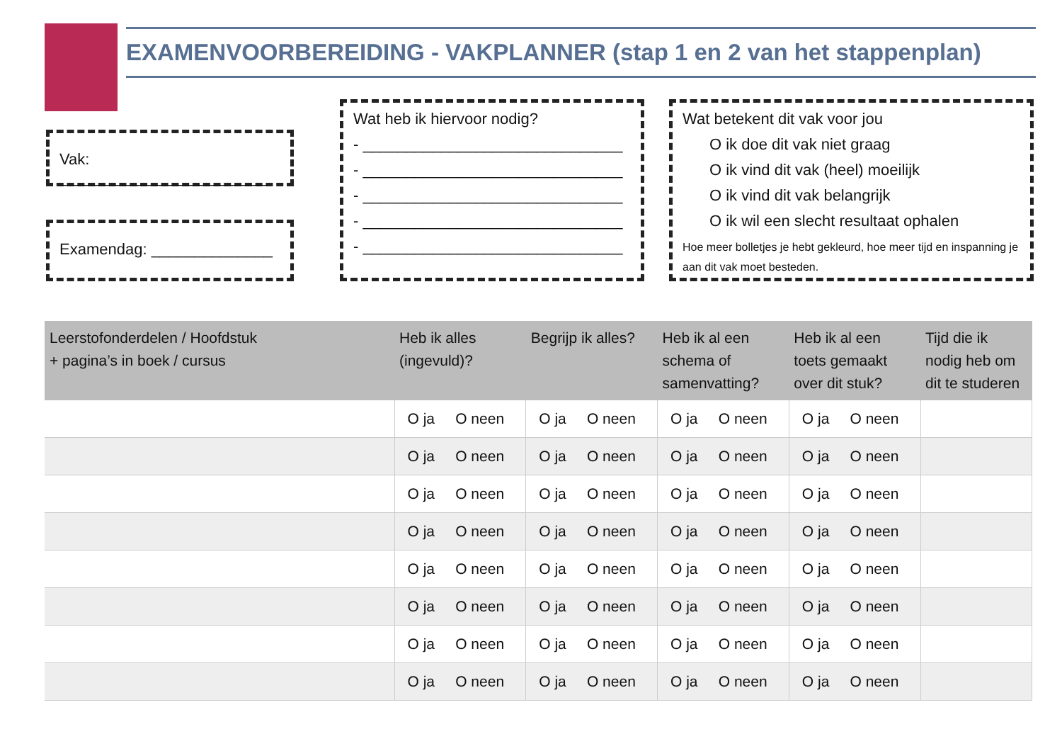EXAMENVOORBEREIDING - VAKPLANNER (stap 1 en 2 van het stappenplan)
Vak: ________________________
Examendag: ______________
Wat heb ik hiervoor nodig?
- ______________________________
- ______________________________
- ______________________________
- ______________________________
- ______________________________
Wat betekent dit vak voor jou
O ik doe dit vak niet graag
O ik vind dit vak (heel) moeilijk
O ik vind dit vak belangrijk
O ik wil een slecht resultaat ophalen
Hoe meer bolletjes je hebt gekleurd, hoe meer tijd en inspanning je aan dit vak moet besteden.
| Leerstofonderdelen / Hoofdstuk + pagina’s in boek / cursus | Heb ik alles (ingevuld)? | Begrijp ik alles? | Heb ik al een schema of samenvatting? | Heb ik al een toets gemaakt over dit stuk? | Tijd die ik nodig heb om dit te studeren |
| --- | --- | --- | --- | --- | --- |
| | O ja O neen | O ja O neen | O ja O neen | O ja O neen | |
| | O ja O neen | O ja O neen | O ja O neen | O ja O neen | |
| | O ja O neen | O ja O neen | O ja O neen | O ja O neen | |
| | O ja O neen | O ja O neen | O ja O neen | O ja O neen | |
| | O ja O neen | O ja O neen | O ja O neen | O ja O neen | |
| | O ja O neen | O ja O neen | O ja O neen | O ja O neen | |
| | O ja O neen | O ja O neen | O ja O neen | O ja O neen | |
| | O ja O neen | O ja O neen | O ja O neen | O ja O neen | |